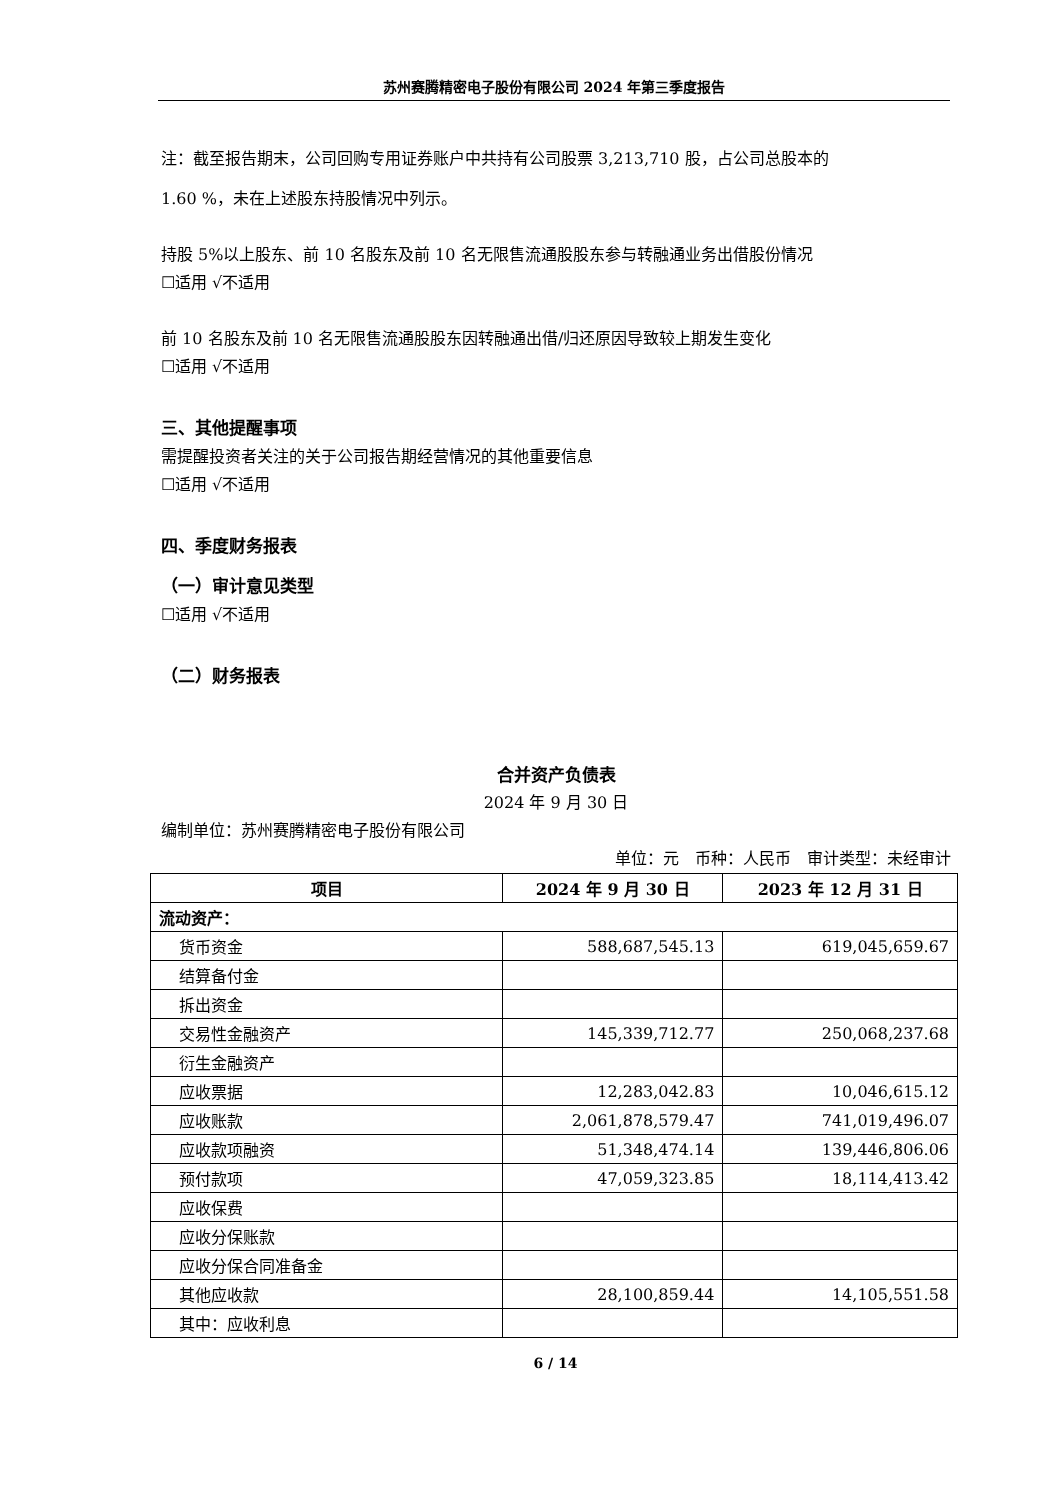苏州赛腾精密电子股份有限公司 2024 年第三季度报告
注：截至报告期末，公司回购专用证券账户中共持有公司股票 3,213,710 股，占公司总股本的
1.60 %，未在上述股东持股情况中列示。
持股 5%以上股东、前 10 名股东及前 10 名无限售流通股股东参与转融通业务出借股份情况
☐适用 √不适用
前 10 名股东及前 10 名无限售流通股股东因转融通出借/归还原因导致较上期发生变化
☐适用 √不适用
三、其他提醒事项
需提醒投资者关注的关于公司报告期经营情况的其他重要信息
☐适用 √不适用
四、季度财务报表
（一）审计意见类型
☐适用 √不适用
（二）财务报表
合并资产负债表
2024 年 9 月 30 日
编制单位：苏州赛腾精密电子股份有限公司
单位：元　币种：人民币　审计类型：未经审计
| 项目 | 2024 年 9 月 30 日 | 2023 年 12 月 31 日 |
| --- | --- | --- |
| 流动资产： | | |
| 货币资金 | 588,687,545.13 | 619,045,659.67 |
| 结算备付金 | | |
| 拆出资金 | | |
| 交易性金融资产 | 145,339,712.77 | 250,068,237.68 |
| 衍生金融资产 | | |
| 应收票据 | 12,283,042.83 | 10,046,615.12 |
| 应收账款 | 2,061,878,579.47 | 741,019,496.07 |
| 应收款项融资 | 51,348,474.14 | 139,446,806.06 |
| 预付款项 | 47,059,323.85 | 18,114,413.42 |
| 应收保费 | | |
| 应收分保账款 | | |
| 应收分保合同准备金 | | |
| 其他应收款 | 28,100,859.44 | 14,105,551.58 |
| 其中：应收利息 | | |
6 / 14